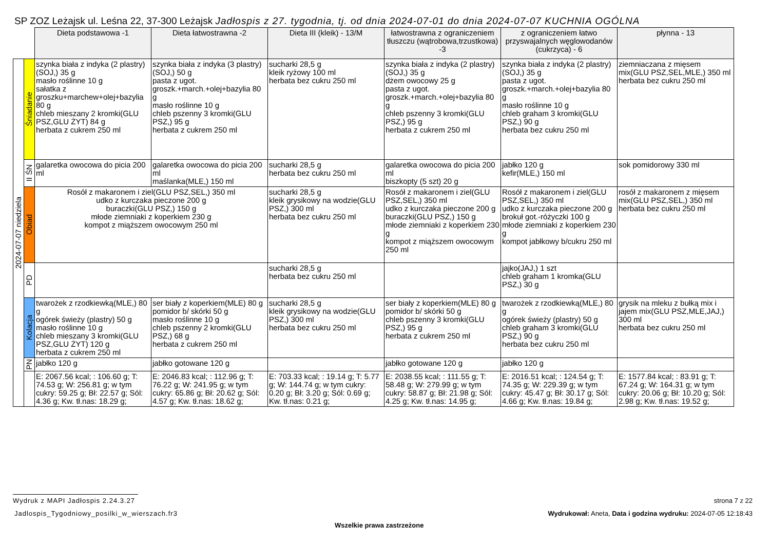SP ZOZ Leżajsk ul. Leśna 22, 37-300 Leżajsk Jadłospis z 27. tygodnia, tj. od dnia 2024-07-01 do dnia 2024-07-07 KUCHNIA OGÓLNA
| | | Dieta podstawowa -1 | Dieta łatwostrawna -2 | Dieta III (kleik) - 13/M | łatwostrawna z ograniczeniem tłuszczu (wątrobowa,trzustkowa) -3 | z ograniczeniem łatwo przyswajalnych węglowodanów (cukrzyca) - 6 | płynna - 13 |
| 2024-07-07 niedziela | Śniadanie | szynka biała z indyka (2 plastry)(SOJ,) 35 g masło roślinne 10 g sałatka z groszku+marchew+olej+bazylia 80 g chleb mieszany 2 kromki(GLU PSZ,GLU ŻYT) 84 g herbata z cukrem 250 ml | szynka biała z indyka (3 plastry)(SOJ,) 50 g pasta z ugot. groszk.+march.+olej+bazylia 80 g masło roślinne 10 g chleb pszenny 3 kromki(GLU PSZ,) 95 g herbata z cukrem 250 ml | sucharki 28,5 g kleik ryżowy 100 ml herbata bez cukru 250 ml | szynka biała z indyka (2 plastry)(SOJ,) 35 g dżem owocowy 25 g pasta z ugot. groszk.+march.+olej+bazylia 80 g chleb pszenny 3 kromki(GLU PSZ,) 95 g herbata z cukrem 250 ml | szynka biała z indyka (2 plastry)(SOJ,) 35 g pasta z ugot. groszk.+march.+olej+bazylia 80 g masło roślinne 10 g chleb graham 3 kromki(GLU PSZ,) 90 g herbata bez cukru 250 ml | ziemniaczana z mięsem mix(GLU PSZ,SEL,MLE,) 350 ml herbata bez cukru 250 ml |
| | II ŚN | galaretka owocowa do picia 200 ml | galaretka owocowa do picia 200 ml maślanka(MLE,) 150 ml | sucharki 28,5 g herbata bez cukru 250 ml | galaretka owocowa do picia 200 ml biszkopty (5 szt) 20 g | jabłko 120 g kefir(MLE,) 150 ml | sok pomidorowy 330 ml |
| | Obiad | Rosół z makaronem i ziel(GLU PSZ,SEL,) 350 ml udko z kurczaka pieczone 200 g buraczki(GLU PSZ,) 150 g młode ziemniaki z koperkiem 230 g kompot z miąższem owocowym 250 ml | | sucharki 28,5 g kleik grysikowy na wodzie(GLU PSZ,) 300 ml herbata bez cukru 250 ml | Rosół z makaronem i ziel(GLU PSZ,SEL,) 350 ml udko z kurczaka pieczone 200 g buraczki(GLU PSZ,) 150 g młode ziemniaki z koperkiem 230 g kompot z miąższem owocowym 250 ml | Rosół z makaronem i ziel(GLU PSZ,SEL,) 350 ml udko z kurczaka pieczone 200 g brokuł got.-różyczki 100 g młode ziemniaki z koperkiem 230 g kompot jabłkowy b/cukru 250 ml | rosół z makaronem z mięsem mix(GLU PSZ,SEL,) 350 ml herbata bez cukru 250 ml |
| | PD | | | sucharki 28,5 g herbata bez cukru 250 ml | | jajko(JAJ,) 1 szt chleb graham 1 kromka(GLU PSZ,) 30 g | |
| | Kolacja | twarożek z rzodkiewką(MLE,) 80 g ogórek świeży (plastry) 50 g masło roślinne 10 g chleb mieszany 3 kromki(GLU PSZ,GLU ŻYT) 120 g herbata z cukrem 250 ml | ser biały z koperkiem(MLE) 80 g pomidor b/ skórki 50 g masło roślinne 10 g chleb pszenny 2 kromki(GLU PSZ,) 68 g herbata z cukrem 250 ml | sucharki 28,5 g kleik grysikowy na wodzie(GLU PSZ,) 300 ml herbata bez cukru 250 ml | ser biały z koperkiem(MLE) 80 g pomidor b/ skórki 50 g chleb pszenny 3 kromki(GLU PSZ,) 95 g herbata z cukrem 250 ml | twarożek z rzodkiewką(MLE,) 80 g ogórek świeży (plastry) 50 g chleb graham 3 kromki(GLU PSZ,) 90 g herbata bez cukru 250 ml | grysik na mleku z bułką mix i jajem mix(GLU PSZ,MLE,JAJ,) 300 ml herbata bez cukru 250 ml |
| | PN | jabłko 120 g | jabłko gotowane 120 g | | jabłko gotowane 120 g | jabłko 120 g | |
| | | E: 2067.56 kcal; : 106.60 g; T: 74.53 g; W: 256.81 g; w tym cukry: 59.25 g; Bł: 22.57 g; Sól: 4.36 g; Kw. tł.nas: 18.29 g; | E: 2046.83 kcal; : 112.96 g; T: 76.22 g; W: 241.95 g; w tym cukry: 65.86 g; Bł: 20.62 g; Sól: 4.57 g; Kw. tł.nas: 18.62 g; | E: 703.33 kcal; : 19.14 g; T: 5.77 g; W: 144.74 g; w tym cukry: 0.20 g; Bł: 3.20 g; Sól: 0.69 g; Kw. tł.nas: 0.21 g; | E: 2038.55 kcal; : 111.55 g; T: 58.48 g; W: 279.99 g; w tym cukry: 58.87 g; Bł: 21.98 g; Sól: 4.25 g; Kw. tł.nas: 14.95 g; | E: 2016.51 kcal; : 124.54 g; T: 74.35 g; W: 229.39 g; w tym cukry: 45.47 g; Bł: 30.17 g; Sól: 4.66 g; Kw. tł.nas: 19.84 g; | E: 1577.84 kcal; : 83.91 g; T: 67.24 g; W: 164.31 g; w tym cukry: 20.06 g; Bł: 10.20 g; Sól: 2.98 g; Kw. tł.nas: 19.52 g; |
Wydruk z MAPI Jadłospis 2.24.3.27
strona 7 z 22
Jadlospis_Tygodniowy_posilki_w_wierszach.fr3
Wydrukował: Aneta, Data i godzina wydruku: 2024-07-05 12:18:43
Wszelkie prawa zastrzeżone